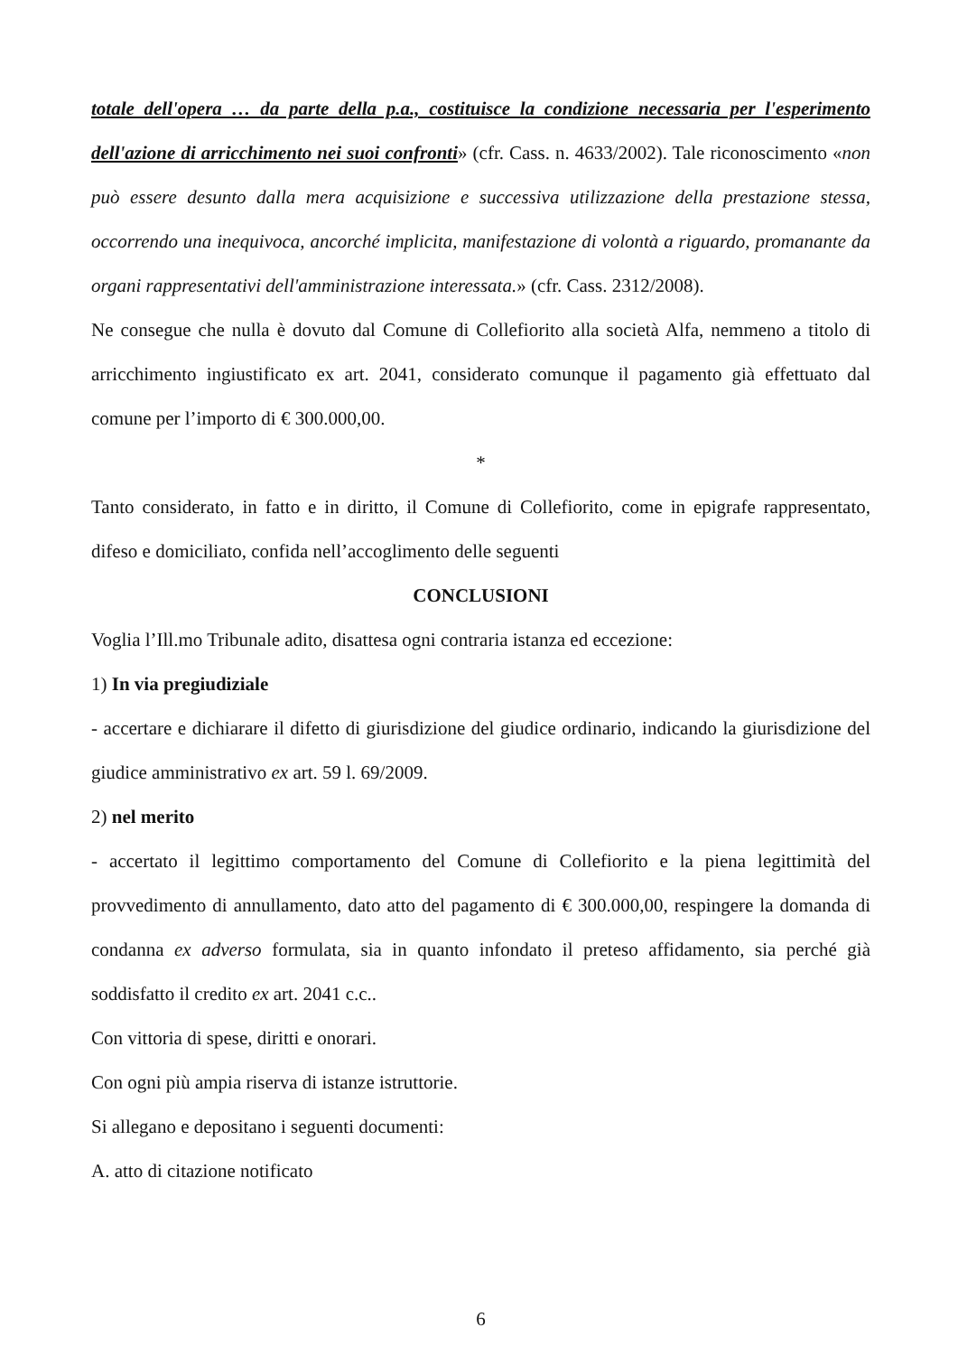totale dell'opera … da parte della p.a., costituisce la condizione necessaria per l'esperimento dell'azione di arricchimento nei suoi confronti» (cfr. Cass. n. 4633/2002). Tale riconoscimento «non può essere desunto dalla mera acquisizione e successiva utilizzazione della prestazione stessa, occorrendo una inequivoca, ancorché implicita, manifestazione di volontà a riguardo, promanante da organi rappresentativi dell'amministrazione interessata.» (cfr. Cass. 2312/2008).
Ne consegue che nulla è dovuto dal Comune di Collefiorito alla società Alfa, nemmeno a titolo di arricchimento ingiustificato ex art. 2041, considerato comunque il pagamento già effettuato dal comune per l’importo di € 300.000,00.
*
Tanto considerato, in fatto e in diritto, il Comune di Collefiorito, come in epigrafe rappresentato, difeso e domiciliato, confida nell’accoglimento delle seguenti
CONCLUSIONI
Voglia l’Ill.mo Tribunale adito, disattesa ogni contraria istanza ed eccezione:
1) In via pregiudiziale
- accertare e dichiarare il difetto di giurisdizione del giudice ordinario, indicando la giurisdizione del giudice amministrativo ex art. 59 l. 69/2009.
2) nel merito
- accertato il legittimo comportamento del Comune di Collefiorito e la piena legittimità del provvedimento di annullamento, dato atto del pagamento di € 300.000,00, respingere la domanda di condanna ex adverso formulata, sia in quanto infondato il preteso affidamento, sia perché già soddisfatto il credito ex art. 2041 c.c..
Con vittoria di spese, diritti e onorari.
Con ogni più ampia riserva di istanze istruttorie.
Si allegano e depositano i seguenti documenti:
A. atto di citazione notificato
6